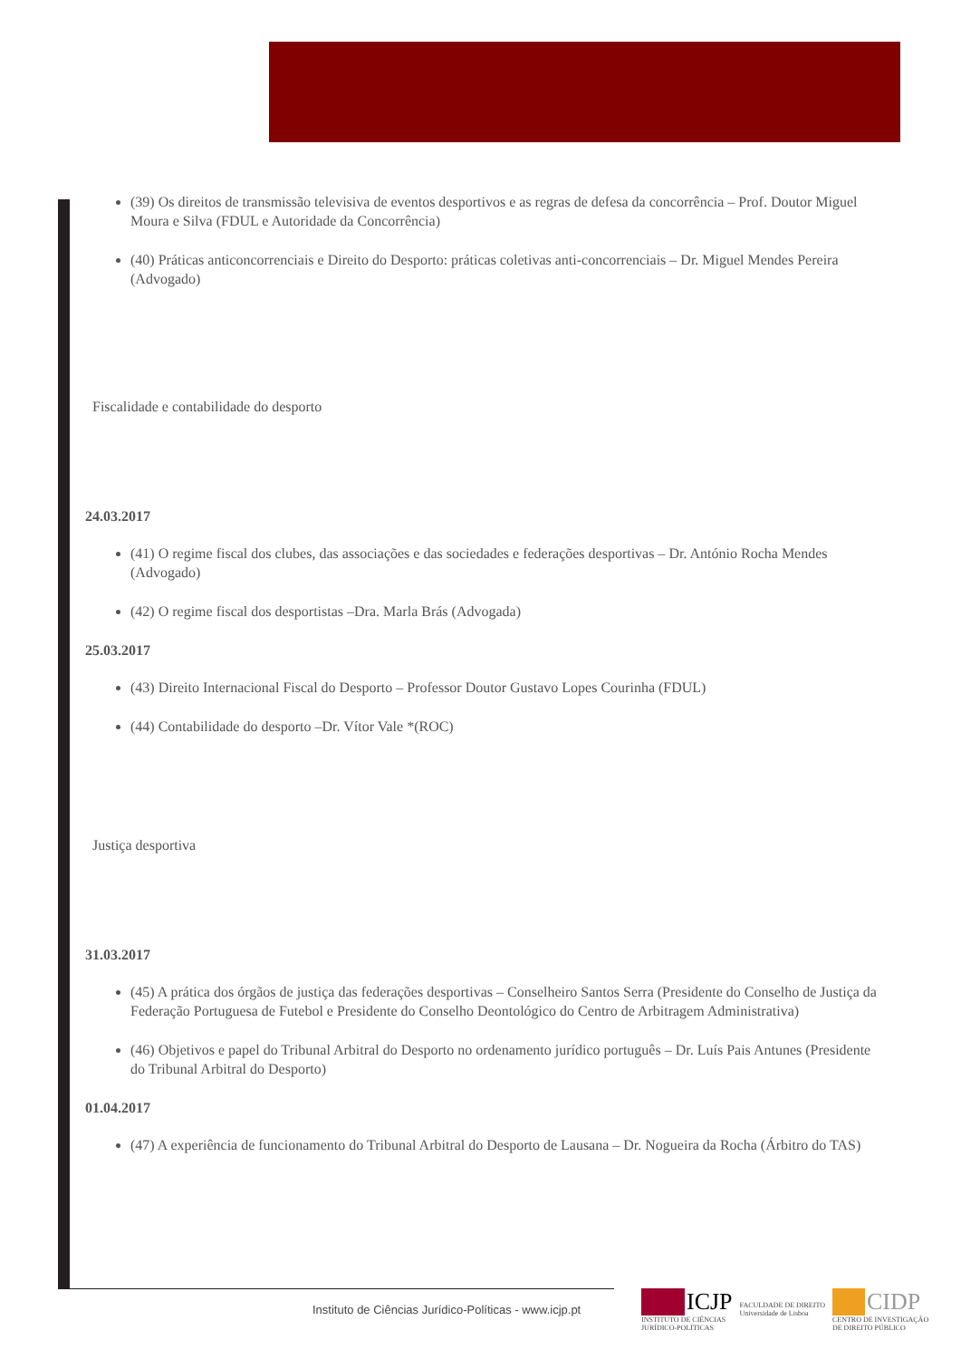(39) Os direitos de transmissão televisiva de eventos desportivos e as regras de defesa da concorrência – Prof. Doutor Miguel Moura e Silva (FDUL e Autoridade da Concorrência)
(40) Práticas anticoncorrenciais e Direito do Desporto: práticas coletivas anti-concorrenciais – Dr. Miguel Mendes Pereira (Advogado)
Fiscalidade e contabilidade do desporto
24.03.2017
(41) O regime fiscal dos clubes, das associações e das sociedades e federações desportivas – Dr. António Rocha Mendes (Advogado)
(42) O regime fiscal dos desportistas –Dra. Marla Brás (Advogada)
25.03.2017
(43) Direito Internacional Fiscal do Desporto – Professor Doutor Gustavo Lopes Courinha (FDUL)
(44) Contabilidade do desporto –Dr. Vítor Vale *(ROC)
Justiça desportiva
31.03.2017
(45) A prática dos órgãos de justiça das federações desportivas – Conselheiro Santos Serra (Presidente do Conselho de Justiça da Federação Portuguesa de Futebol e Presidente do Conselho Deontológico do Centro de Arbitragem Administrativa)
(46) Objetivos e papel do Tribunal Arbitral do Desporto no ordenamento jurídico português – Dr. Luís Pais Antunes (Presidente do Tribunal Arbitral do Desporto)
01.04.2017
(47) A experiência de funcionamento do Tribunal Arbitral do Desporto de Lausana – Dr. Nogueira da Rocha (Árbitro do TAS)
Instituto de Ciências Jurídico-Políticas - www.icjp.pt
ICJP
INSTITUTO DE CIÊNCIAS
JURÍDICO-POLÍTICAS
FACULDADE DE DIREITO
Universidade de Lisboa
CIDP
CENTRO DE INVESTIGAÇÃO
DE DIREITO PÚBLICO